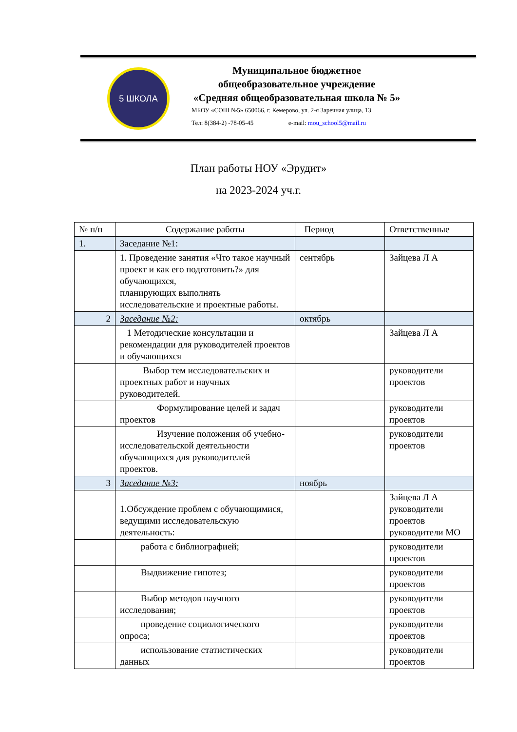5 ШКОЛА
Муниципальное бюджетное
общеобразовательное учреждение
«Средняя общеобразовательная школа № 5»
МБОУ «СОШ №5» 650066, г. Кемерово, ул. 2-я Заречная улица, 13
Тел: 8(384-2) -78-05-45 e-mail: mou_school5@mail.ru
План работы НОУ «Эрудит»
на 2023-2024 уч.г.
| № п/п | Содержание работы | Период | Ответственные |
| --- | --- | --- | --- |
| 1. | Заседание №1: | | |
| | 1. Проведение занятия «Что такое научный проект и как его подготовить?» для обучающихся, планирующих выполнять исследовательские и проектные работы. | сентябрь | Зайцева Л А |
| 2 | Заседание №2: | октябрь | |
| | 1 Методические консультации и рекомендации для руководителей проектов и обучающихся | | Зайцева Л А |
| | Выбор тем исследовательских и проектных работ и научных руководителей. | | руководители проектов |
| | Формулирование целей и задач проектов | | руководители проектов |
| | Изучение положения об учебно-исследовательской деятельности обучающихся для руководителей проектов. | | руководители проектов |
| 3 | Заседание №3: | ноябрь | |
| | 1.Обсуждение проблем с обучающимися, ведущими исследовательскую деятельность: | | Зайцева Л А руководители проектов руководители МО |
| | работа с библиографией; | | руководители проектов |
| | Выдвижение гипотез; | | руководители проектов |
| | Выбор методов научного исследования; | | руководители проектов |
| | проведение социологического опроса; | | руководители проектов |
| | использование статистических данных | | руководители проектов |